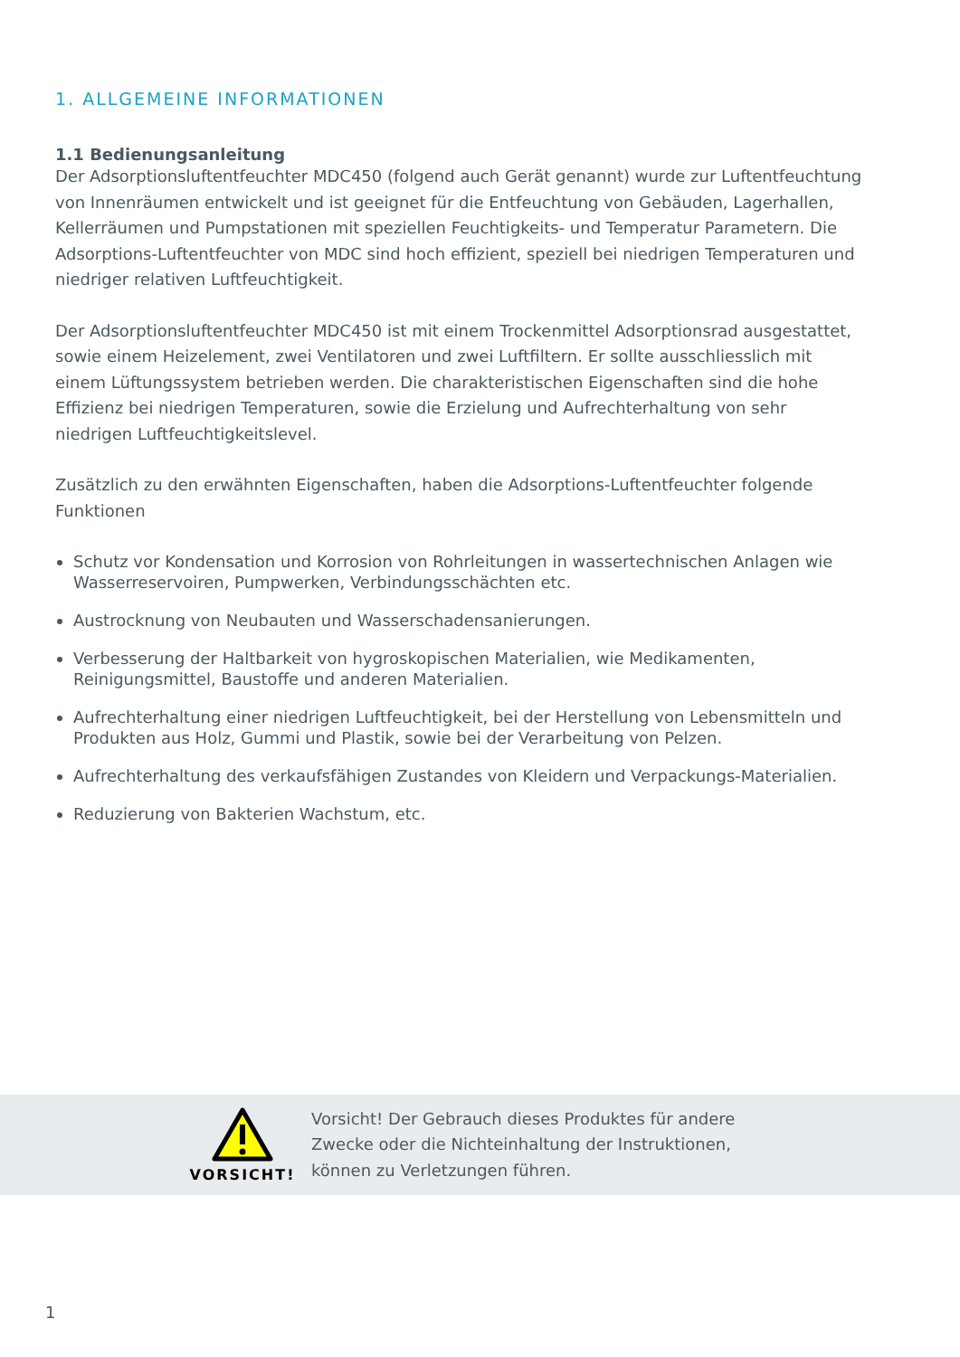1. ALLGEMEINE INFORMATIONEN
1.1 Bedienungsanleitung
Der Adsorptionsluftentfeuchter MDC450 (folgend auch Gerät genannt) wurde zur Luftentfeuchtung von Innenräumen entwickelt und ist geeignet für die Entfeuchtung von Gebäuden, Lagerhallen, Kellerräumen und Pumpstationen mit speziellen Feuchtigkeits- und Temperatur Parametern. Die Adsorptions-Luftentfeuchter von MDC sind hoch effizient, speziell bei niedrigen Temperaturen und niedriger relativen Luftfeuchtigkeit.
Der Adsorptionsluftentfeuchter MDC450 ist mit einem Trockenmittel Adsorptionsrad ausgestattet, sowie einem Heizelement, zwei Ventilatoren und zwei Luftfiltern. Er sollte ausschliesslich mit einem Lüftungssystem betrieben werden. Die charakteristischen Eigenschaften sind die hohe Effizienz bei niedrigen Temperaturen, sowie die Erzielung und Aufrechterhaltung von sehr niedrigen Luftfeuchtigkeitslevel.
Zusätzlich zu den erwähnten Eigenschaften, haben die Adsorptions-Luftentfeuchter folgende Funktionen
Schutz vor Kondensation und Korrosion von Rohrleitungen in wassertechnischen Anlagen wie Wasserreservoiren, Pumpwerken, Verbindungsschächten etc.
Austrocknung von Neubauten und Wasserschadensanierungen.
Verbesserung der Haltbarkeit von hygroskopischen Materialien, wie Medikamenten, Reinigungsmittel, Baustoffe und anderen Materialien.
Aufrechterhaltung einer niedrigen Luftfeuchtigkeit, bei der Herstellung von Lebensmitteln und Produkten aus Holz, Gummi und Plastik, sowie bei der Verarbeitung von Pelzen.
Aufrechterhaltung des verkaufsfähigen Zustandes von Kleidern und Verpackungs-Materialien.
Reduzierung von Bakterien Wachstum, etc.
VORSICHT!
Vorsicht! Der Gebrauch dieses Produktes für andere
Zwecke oder die Nichteinhaltung der Instruktionen,
können zu Verletzungen führen.
1